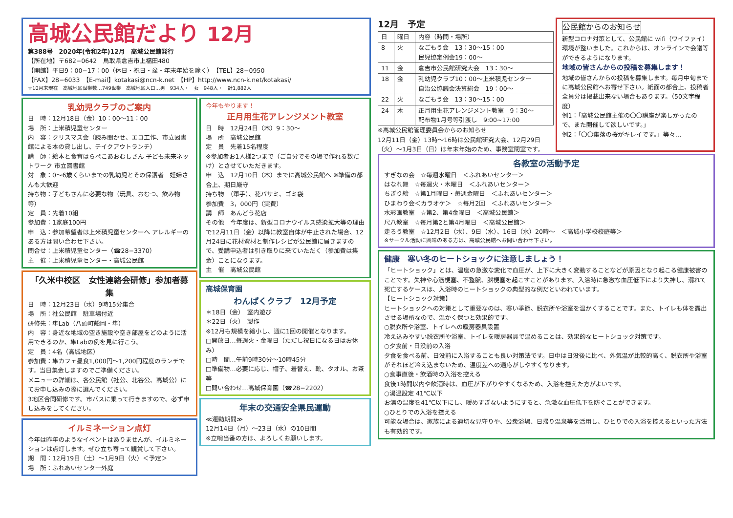高城公民館だより 12月
第388号　2020年(令和2年)12月　高城公民館発行
【所在地】〒682−0642　鳥取県倉吉市上福田480
【開館】平日9：00−17：00（休日・祝日・盆・年末年始を除く）　【TEL】28−0950
【FAX】28−6033　【E-mail】kotakasi@ncn-k.net　【HP】http://www.ncn-k.net/kotakasi/
☆10月末現在　高城地区世帯数…749世帯　高城地区人口…男　934人・　女　948人・　計1,882人
乳幼児クラブのご案内
日　時：12月18日（金）10：00〜11：00
場　所：上米積児童センター
内　容：クリスマス会（読み聞かせ、エコ工作、市立図書館による本の貸し出し、テイクアウトランチ）
講　師：絵本と食育はらぺこあおむしさん 子ども未来ネットワーク 市立図書館
対　象：0〜6歳くらいまでの乳幼児とその保護者　妊婦さんも大歓迎
持ち物：子どもさんに必要な物（玩具、おむつ、飲み物等）
定　員：先着10組
参加費：1家庭100円
申　込：参加希望者は上米積児童センターへ アレルギーのある方は問い合わせ下さい。
問合せ：上米積児童センター（☎28−3370）
主　催：上米積児童センター・高城公民館
「久米中校区　女性連絡会研修」参加者募集
日　時：12月23日（水）9時15分集合
場　所：社公民館　駐車場付近
研修先：隼Lab（八頭町船岡・隼）
内　容：身近な地域の空き施設や空き部屋をどのように活用できるのか、隼Labの例を見に行こう。
定　員：4名（高城地区）
参加費：隼カフェ昼食1,000円〜1,200円程度のランチです。当日集金しますのでご準備ください。
メニューの詳細は、各公民館（社公、北谷公、高城公）にてお申し込みの際に選んでください。
3地区合同研修です。市バスに乗って行きますので、必ず申し込みをしてください。
イルミネーション点灯
今年は昨年のようなイベントはありませんが、イルミネーションは点灯します。ぜひ立ち寄って観賞して下さい。
期　間：12月19日（土）〜1月9日（火）＜予定＞
場　所：ふれあいセンター外庭
今年もやります！
正月用生花アレンジメント教室
日　時　12月24日（木）9：30〜
場　所　高城公民館
定　員　先着15名程度
※参加者お1人様2つまで（ご自分でその場で作れる数だけ）とさせていただきます。
申　込　12月10日（木）までに高城公民館へ ※準備の都合上、期日厳守
持ち物　（軍手）、花バサミ、ゴミ袋
参加費　3，000円（実費）
講　師　あんどう花店
その他　今年度は、新型コロナウイルス感染拡大等の理由で12月11日（金）以降に教室自体が中止された場合、12月24日に花材資材と制作レシピが公民館に届きますので、受講申込者は引き取りに来ていただく（参加費は集金）ことになります。
主　催　高城公民館
高城保育園
わんぱくクラブ　12月予定
＊18日（金）　室内遊び
＊22日（火）　製作
※12月も規模を縮小し、週に1回の開催となります。
□開放日…毎週火・金曜日（ただし祝日になる日はお休み）
□時　間…午前9時30分〜10時45分
□準備物…必要に応じ、帽子、着替え、靴、タオル、お茶等
□問い合わせ…高城保育園（☎28−2202）
年末の交通安全県民運動
≪運動期間≫
12月14日（月）〜23日（水）の10日間
※立哨当番の方は、よろしくお願いします。
12月　予定
| 日 | 曜日 | 内容（時間・場所） |
| --- | --- | --- |
| 8 | 火 | なごもう会 13：30〜15：00 民児協定例会19：00〜 |
| 11 | 金 | 倉吉市公民館研究大会 13：30〜 |
| 18 | 金 | 乳幼児クラブ10：00〜上米積児センター 自治公協議会決算総会 19：00〜 |
| 22 | 火 | なごもう会 13：30〜15：00 |
| 24 | 木 | 正月用生花アレンジメント教室 9：30〜 配布物1月号等引渡し 9:00~17:00 |
※高城公民館管理委員会からのお知らせ
12月11日（金）13時〜16時は公民館研究大会、12月29日（火）〜1月3日（日）は年末年始のため、事務室閉室です。
公民館からのお知らせ
新型コロナ対策として、公民館に wifi（ワイファイ）環境が整いました。これからは、オンラインで会議等ができるようになります。
地域の皆さんからの投稿を募集します！
地域の皆さんからの投稿を募集します。毎月中旬までに高城公民館へお寄せ下さい。紙面の都合上、投稿者全員分は掲載出来ない場合もあります。（50文字程度）
例1：「高城公民館主催の〇〇講座が楽しかったので、また開催して欲しいです。」
例2：「〇〇集落の桜がキレイです。」等々…
各教室の活動予定
すぎなの会　☆毎週水曜日　＜ふれあいセンター＞
はなれ舞　☆毎週火・木曜日　＜ふれあいセンター＞
ちぎり絵　☆第1月曜日・毎週金曜日　＜ふれあいセンター＞
ひまわり会＜カラオケ＞　☆毎月2回　＜ふれあいセンター＞
水彩画教室　☆第2、第4金曜日　＜高城公民館＞
尺八教室　☆毎月第2と第4月曜日　＜高城公民館＞
走ろう教室　☆12月2日（水）、9日（水）、16日（水）20時〜　＜高城小学校校庭等＞
※サークル活動に興味のある方は、高城公民館へお問い合わせ下さい。
健康　寒い冬のヒートショックに注意しましょう！
「ヒートショック」とは、温度の急激な変化で血圧が、上下に大きく変動することなどが原因となり起こる健康被害のことです。失神や心筋梗塞、不整脈、脳梗塞を起こすことがあります。入浴時に急激な血圧低下により失神し、溺れて死亡するケースは、入浴時のヒートショックの典型的な例だといわれています。
【ヒートショック対策】
ヒートショックへの対策として重要なのは、寒い季節、脱衣所や浴室を温かくすることです。また、トイレも体を露出させる場所なので、温かく保つと効果的です。
○脱衣所や浴室、トイレへの暖房器具設置
冷え込みやすい脱衣所や浴室、トイレを暖房器具で温めることは、効果的なヒートショック対策です。
○夕食前・日没前の入浴
夕食を食べる前、日没前に入浴することも良い対策法です。日中は日没後に比べ、外気温が比較的高く、脱衣所や浴室がそれほど冷え込まないため、温度差への適応がしやすくなります。
○食事直後・飲酒時の入浴を控える
食後1時間以内や飲酒時は、血圧が下がりやすくなるため、入浴を控えた方がよいです。
○湯温設定 41℃以下
お湯の温度を41℃以下にし、暖めすぎないようにすると、急激な血圧低下を防ぐことができます。
○ひとりでの入浴を控える
可能な場合は、家族による適切な見守りや、公衆浴場、日帰り温泉等を活用し、ひとりでの入浴を控えるといった方法も有効的です。